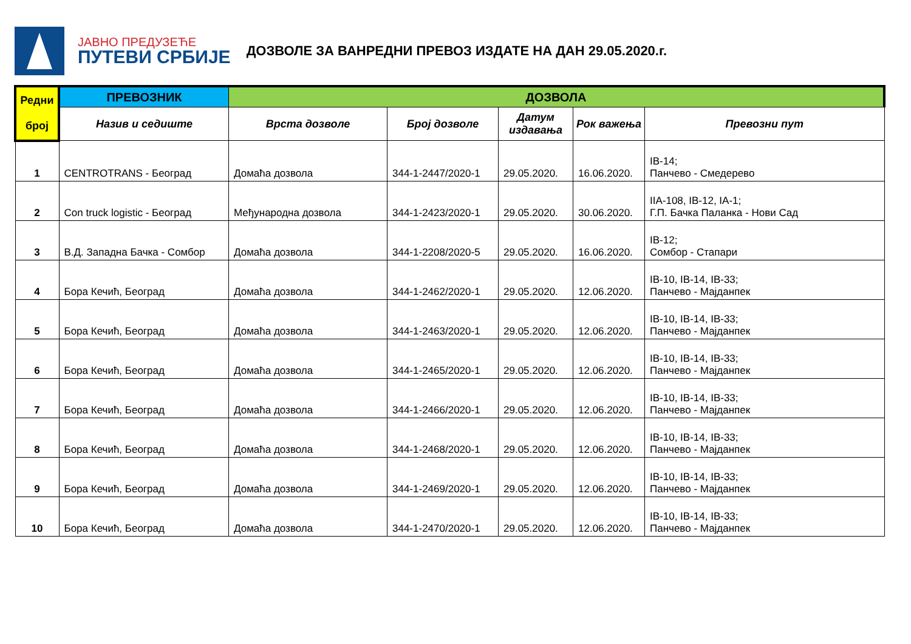ЈАВНО ПРЕДУЗЕЋЕ
ПУТЕВИ СРБИЈЕ
ДОЗВОЛЕ ЗА ВАНРЕДНИ ПРЕВОЗ ИЗДАТЕ НА ДАН 29.05.2020.г.
| Редни број | ПРЕВОЗНИК | ДОЗВОЛА | | | | |
| --- | --- | --- | --- | --- | --- | --- |
| | Назив и седиште | Врста дозволе | Број дозволе | Датум издавања | Рок важења | Превозни пут |
| 1 | CENTROTRANS - Београд | Домаћа дозвола | 344-1-2447/2020-1 | 29.05.2020. | 16.06.2020. | IB-14; Панчево - Смедерево |
| 2 | Con truck logistic - Београд | Међународна дозвола | 344-1-2423/2020-1 | 29.05.2020. | 30.06.2020. | IIA-108, IB-12, IA-1; Г.П. Бачка Паланка - Нови Сад |
| 3 | В.Д. Западна Бачка - Сомбор | Домаћа дозвола | 344-1-2208/2020-5 | 29.05.2020. | 16.06.2020. | IB-12; Сомбор - Стапари |
| 4 | Бора Кечић, Београд | Домаћа дозвола | 344-1-2462/2020-1 | 29.05.2020. | 12.06.2020. | IB-10, IB-14, IB-33; Панчево - Мајданпек |
| 5 | Бора Кечић, Београд | Домаћа дозвола | 344-1-2463/2020-1 | 29.05.2020. | 12.06.2020. | IB-10, IB-14, IB-33; Панчево - Мајданпек |
| 6 | Бора Кечић, Београд | Домаћа дозвола | 344-1-2465/2020-1 | 29.05.2020. | 12.06.2020. | IB-10, IB-14, IB-33; Панчево - Мајданпек |
| 7 | Бора Кечић, Београд | Домаћа дозвола | 344-1-2466/2020-1 | 29.05.2020. | 12.06.2020. | IB-10, IB-14, IB-33; Панчево - Мајданпек |
| 8 | Бора Кечић, Београд | Домаћа дозвола | 344-1-2468/2020-1 | 29.05.2020. | 12.06.2020. | IB-10, IB-14, IB-33; Панчево - Мајданпек |
| 9 | Бора Кечић, Београд | Домаћа дозвола | 344-1-2469/2020-1 | 29.05.2020. | 12.06.2020. | IB-10, IB-14, IB-33; Панчево - Мајданпек |
| 10 | Бора Кечић, Београд | Домаћа дозвола | 344-1-2470/2020-1 | 29.05.2020. | 12.06.2020. | IB-10, IB-14, IB-33; Панчево - Мајданпек |